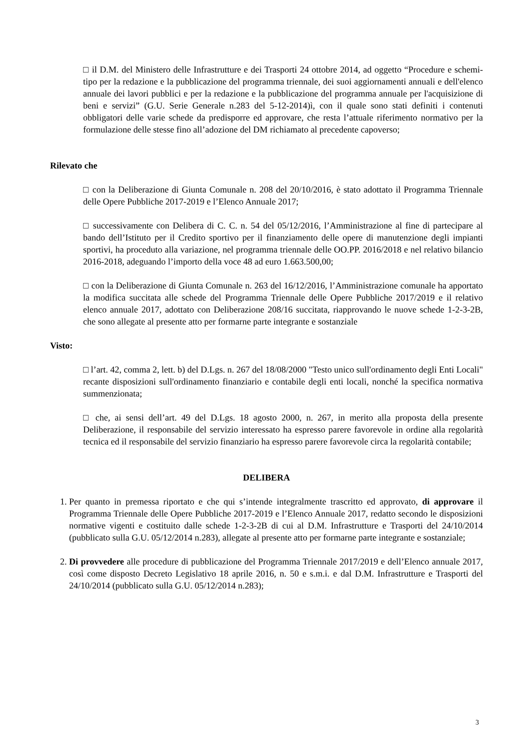□ il D.M. del Ministero delle Infrastrutture e dei Trasporti 24 ottobre 2014, ad oggetto “Procedure e schemi-tipo per la redazione e la pubblicazione del programma triennale, dei suoi aggiornamenti annuali e dell'elenco annuale dei lavori pubblici e per la redazione e la pubblicazione del programma annuale per l'acquisizione di beni e servizi” (G.U. Serie Generale n.283 del 5-12-2014)ì, con il quale sono stati definiti i contenuti obbligatori delle varie schede da predisporre ed approvare, che resta l’attuale riferimento normativo per la formulazione delle stesse fino all’adozione del DM richiamato al precedente capoverso;
Rilevato che
□ con la Deliberazione di Giunta Comunale n. 208 del 20/10/2016, è stato adottato il Programma Triennale delle Opere Pubbliche 2017-2019 e l’Elenco Annuale 2017;
□ successivamente con Delibera di C. C. n. 54 del 05/12/2016, l’Amministrazione al fine di partecipare al bando dell’Istituto per il Credito sportivo per il finanziamento delle opere di manutenzione degli impianti sportivi, ha proceduto alla variazione, nel programma triennale delle OO.PP. 2016/2018 e nel relativo bilancio 2016-2018, adeguando l’importo della voce 48 ad euro 1.663.500,00;
□ con la Deliberazione di Giunta Comunale n. 263 del 16/12/2016, l’Amministrazione comunale ha apportato la modifica succitata alle schede del Programma Triennale delle Opere Pubbliche 2017/2019 e il relativo elenco annuale 2017, adottato con Deliberazione 208/16 succitata, riapprovando le nuove schede 1-2-3-2B, che sono allegate al presente atto per formarne parte integrante e sostanziale
Visto:
□ l’art. 42, comma 2, lett. b) del D.Lgs. n. 267 del 18/08/2000 "Testo unico sull'ordinamento degli Enti Locali" recante disposizioni sull'ordinamento finanziario e contabile degli enti locali, nonché la specifica normativa summenzionata;
□ che, ai sensi dell’art. 49 del D.Lgs. 18 agosto 2000, n. 267, in merito alla proposta della presente Deliberazione, il responsabile del servizio interessato ha espresso parere favorevole in ordine alla regolarità tecnica ed il responsabile del servizio finanziario ha espresso parere favorevole circa la regolarità contabile;
DELIBERA
1. Per quanto in premessa riportato e che qui s’intende integralmente trascritto ed approvato, di approvare il Programma Triennale delle Opere Pubbliche 2017-2019 e l’Elenco Annuale 2017, redatto secondo le disposizioni normative vigenti e costituito dalle schede 1-2-3-2B di cui al D.M. Infrastrutture e Trasporti del 24/10/2014 (pubblicato sulla G.U. 05/12/2014 n.283), allegate al presente atto per formarne parte integrante e sostanziale;
2. Di provvedere alle procedure di pubblicazione del Programma Triennale 2017/2019 e dell’Elenco annuale 2017, così come disposto Decreto Legislativo 18 aprile 2016, n. 50 e s.m.i. e dal D.M. Infrastrutture e Trasporti del 24/10/2014 (pubblicato sulla G.U. 05/12/2014 n.283);
3